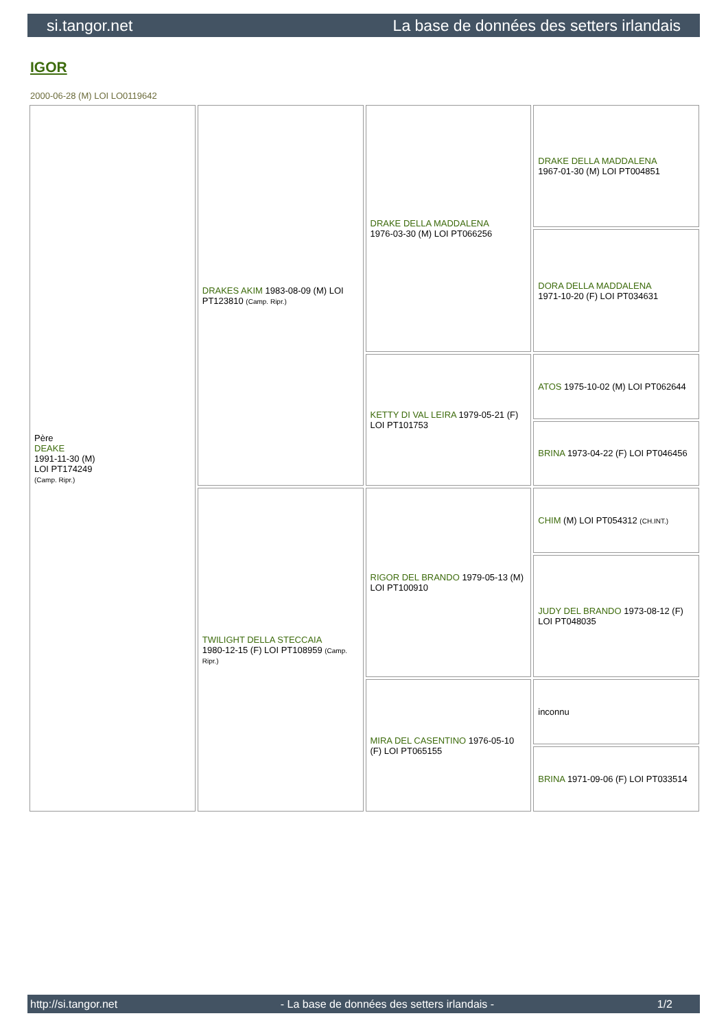si.tangor.net La base de données des setters irlandais
IGOR
2000-06-28 (M) LOI LO0119642
| Père DEAKE 1991-11-30 (M) LOI PT174249 (Camp. Ripr.) | DRAKES AKIM 1983-08-09 (M) LOI PT123810 (Camp. Ripr.) | DRAKE DELLA MADDALENA 1976-03-30 (M) LOI PT066256 | DRAKE DELLA MADDALENA 1967-01-30 (M) LOI PT004851 |
| | | | DORA DELLA MADDALENA 1971-10-20 (F) LOI PT034631 |
| | | KETTY DI VAL LEIRA 1979-05-21 (F) LOI PT101753 | ATOS 1975-10-02 (M) LOI PT062644 |
| | | | BRINA 1973-04-22 (F) LOI PT046456 |
| | TWILIGHT DELLA STECCAIA 1980-12-15 (F) LOI PT108959 (Camp. Ripr.) | RIGOR DEL BRANDO 1979-05-13 (M) LOI PT100910 | CHIM (M) LOI PT054312 (CH.INT.) |
| | | | JUDY DEL BRANDO 1973-08-12 (F) LOI PT048035 |
| | | MIRA DEL CASENTINO 1976-05-10 (F) LOI PT065155 | inconnu |
| | | | BRINA 1971-09-06 (F) LOI PT033514 |
http://si.tangor.net - La base de données des setters irlandais - 1/2